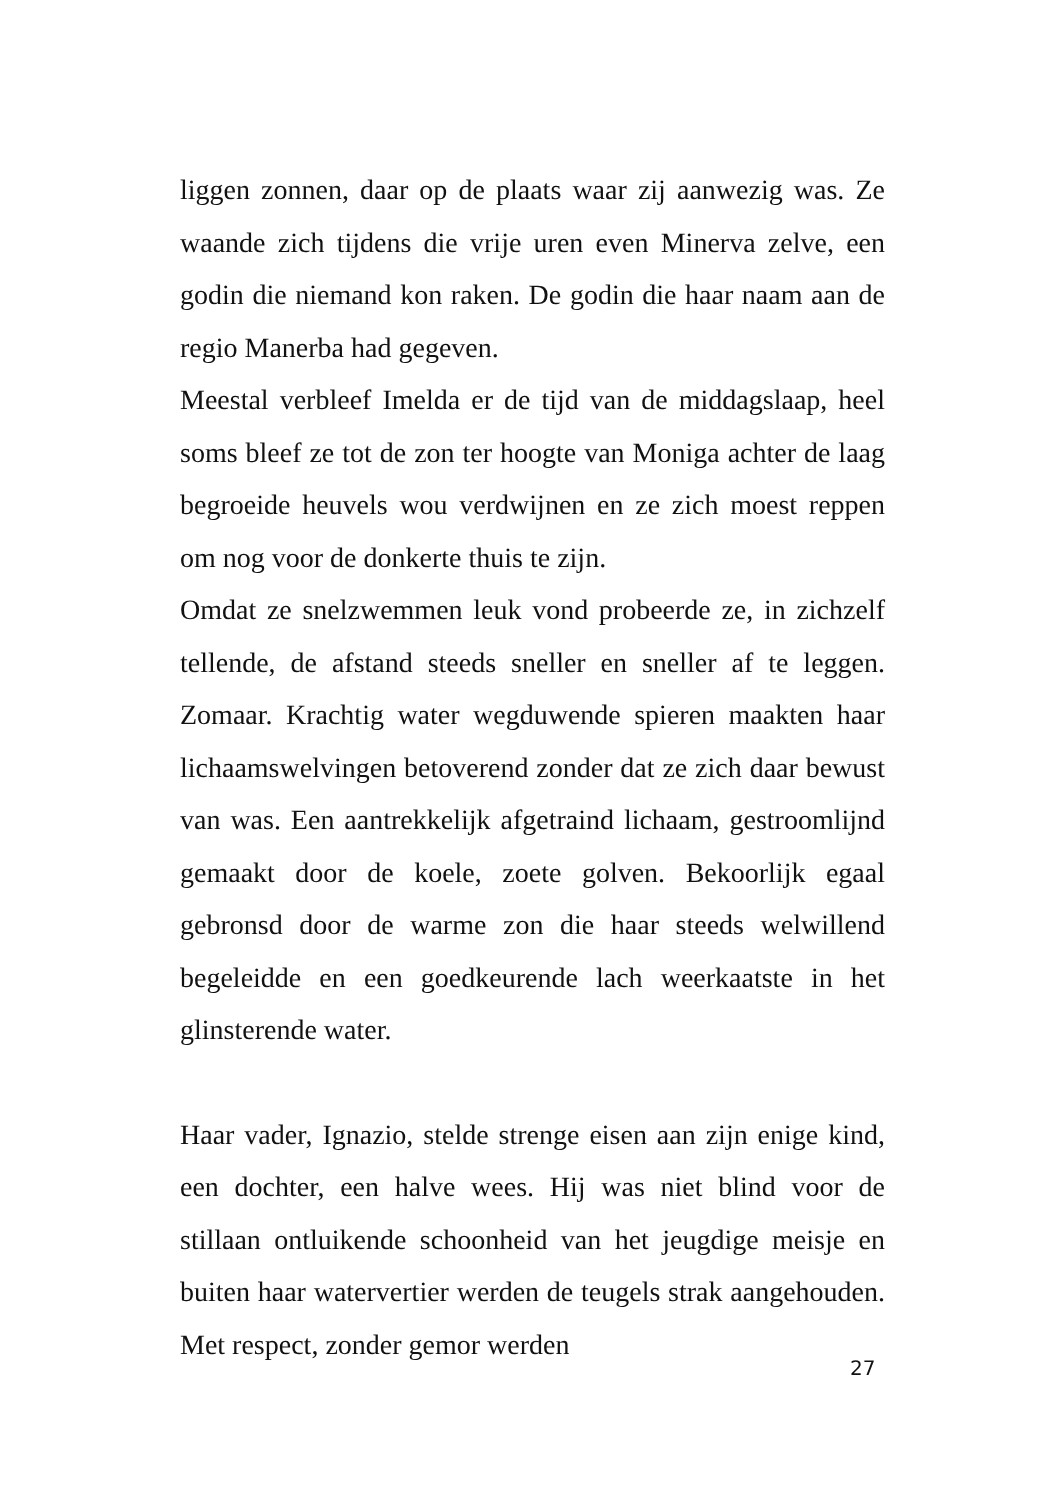liggen zonnen, daar op de plaats waar zij aanwezig was. Ze waande zich tijdens die vrije uren even Minerva zelve, een godin die niemand kon raken. De godin die haar naam aan de regio Manerba had gegeven.
Meestal verbleef Imelda er de tijd van de middagslaap, heel soms bleef ze tot de zon ter hoogte van Moniga achter de laag begroeide heuvels wou verdwijnen en ze zich moest reppen om nog voor de donkerte thuis te zijn.
Omdat ze snelzwemmen leuk vond probeerde ze, in zichzelf tellende, de afstand steeds sneller en sneller af te leggen. Zomaar. Krachtig water wegduwende spieren maakten haar lichaamswelvingen betoverend zonder dat ze zich daar bewust van was. Een aantrekkelijk afgetraind lichaam, gestroomlijnd gemaakt door de koele, zoete golven. Bekoorlijk egaal gebronsd door de warme zon die haar steeds welwillend begeleidde en een goedkeurende lach weerkaatste in het glinsterende water.
Haar vader, Ignazio, stelde strenge eisen aan zijn enige kind, een dochter, een halve wees. Hij was niet blind voor de stillaan ontluikende schoonheid van het jeugdige meisje en buiten haar watervertier werden de teugels strak aangehouden. Met respect, zonder gemor werden
27